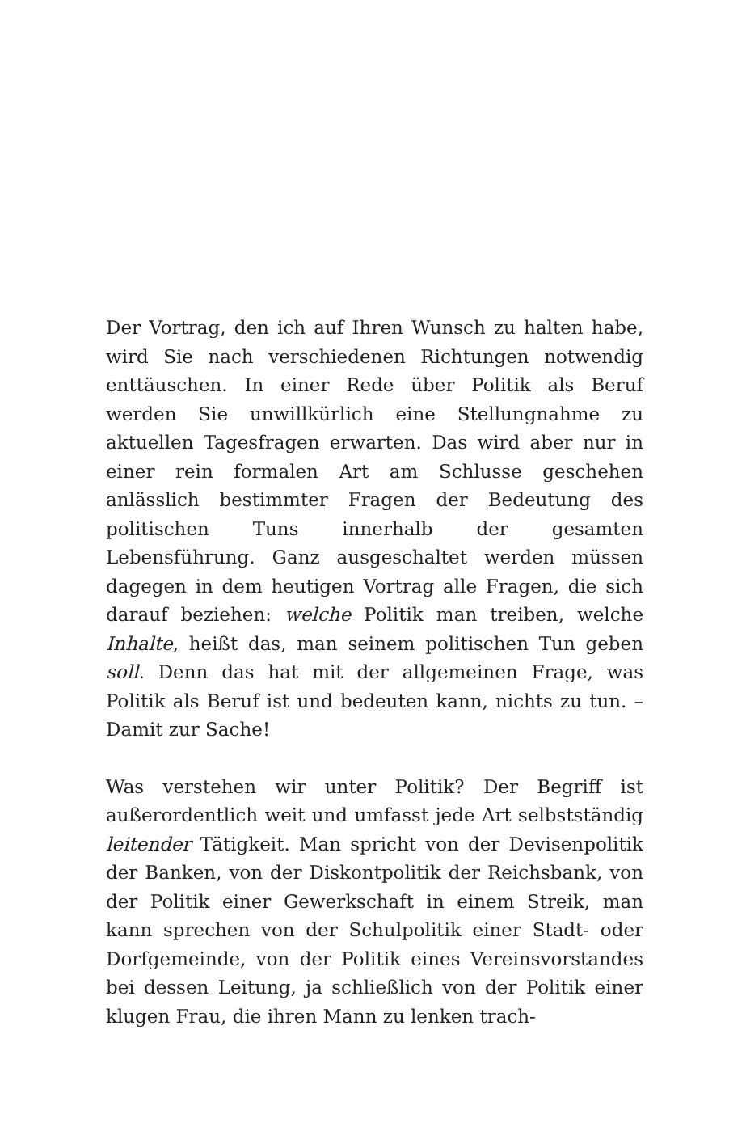Der Vortrag, den ich auf Ihren Wunsch zu halten habe, wird Sie nach verschiedenen Richtungen notwendig enttäuschen. In einer Rede über Politik als Beruf werden Sie unwillkürlich eine Stellungnahme zu aktuellen Tagesfragen erwarten. Das wird aber nur in einer rein formalen Art am Schlusse geschehen anlässlich bestimmter Fragen der Bedeutung des politischen Tuns innerhalb der gesamten Lebensführung. Ganz ausgeschaltet werden müssen dagegen in dem heutigen Vortrag alle Fragen, die sich darauf beziehen: welche Politik man treiben, welche Inhalte, heißt das, man seinem politischen Tun geben soll. Denn das hat mit der allgemeinen Frage, was Politik als Beruf ist und bedeuten kann, nichts zu tun. – Damit zur Sache!
Was verstehen wir unter Politik? Der Begriff ist außerordentlich weit und umfasst jede Art selbstständig leitender Tätigkeit. Man spricht von der Devisenpolitik der Banken, von der Diskontpolitik der Reichsbank, von der Politik einer Gewerkschaft in einem Streik, man kann sprechen von der Schulpolitik einer Stadt- oder Dorfgemeinde, von der Politik eines Vereinsvorstandes bei dessen Leitung, ja schließlich von der Politik einer klugen Frau, die ihren Mann zu lenken trach-